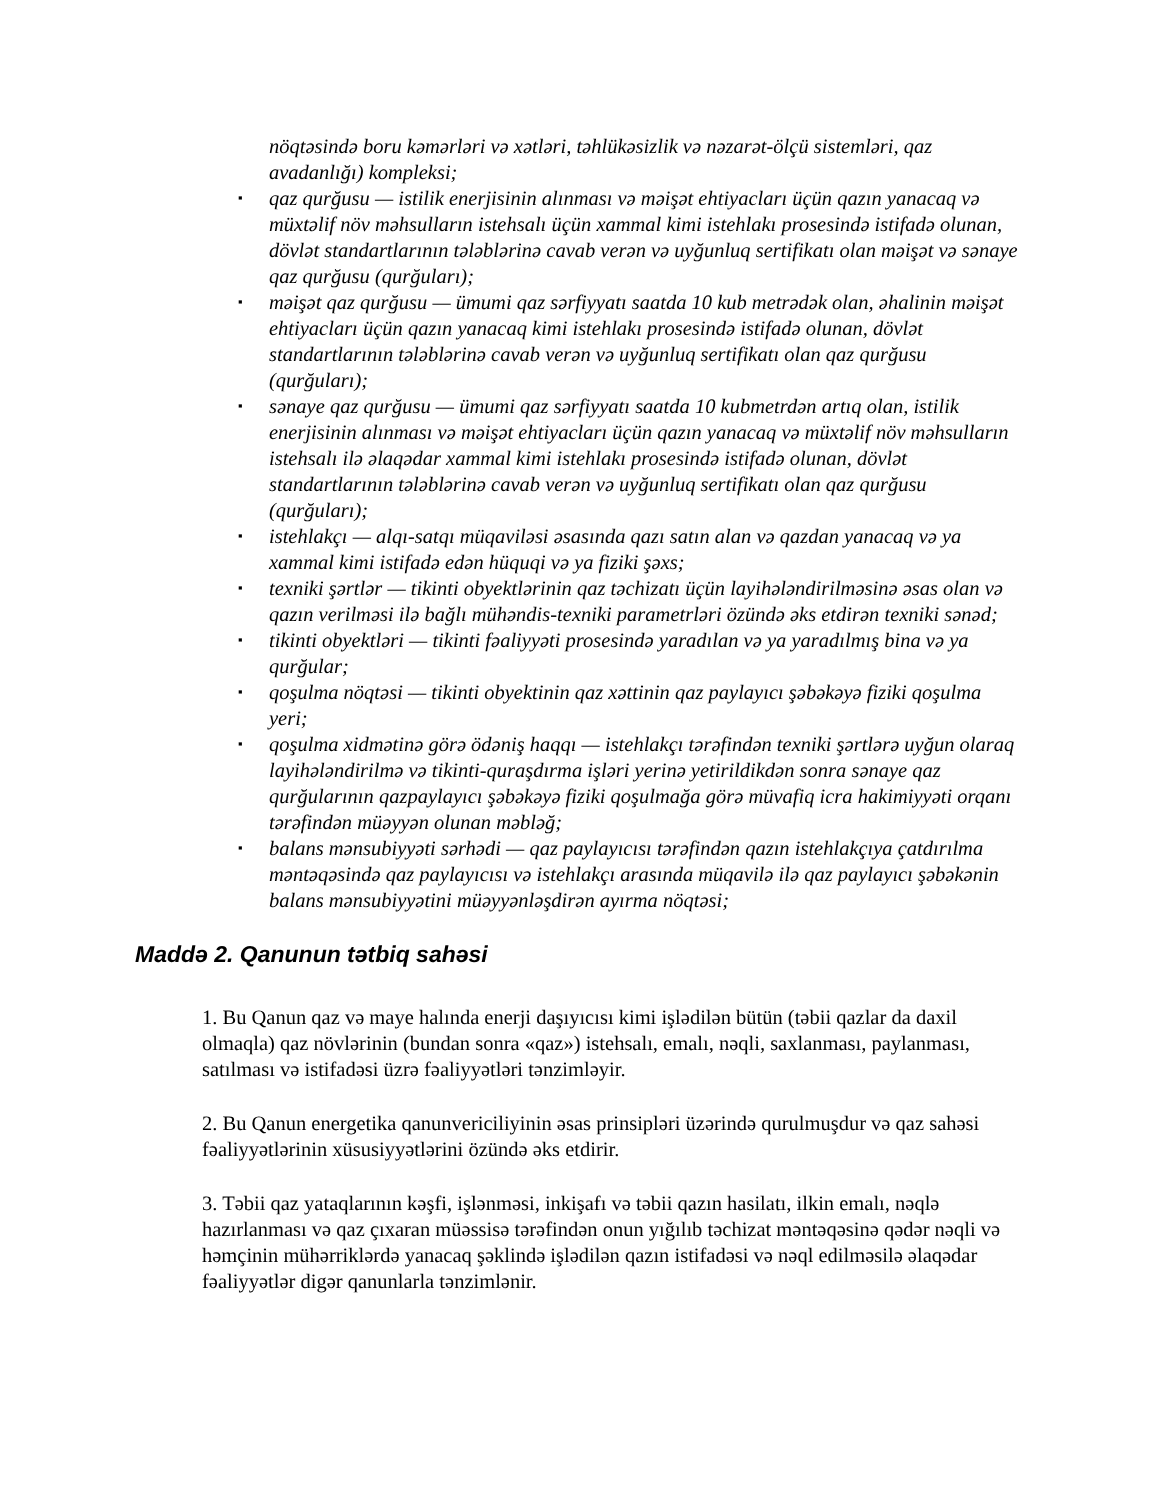nöqtəsində boru kəmərləri və xətləri, təhlükəsizlik və nəzarət-ölçü sistemləri, qaz avadanlığı) kompleksi;
▪
qaz qurğusu — istilik enerjisinin alınması və məişət ehtiyacları üçün qazın yanacaq və müxtəlif növ məhsulların istehsalı üçün xammal kimi istehlakı prosesində istifadə olunan, dövlət standartlarının tələblərinə cavab verən və uyğunluq sertifikatı olan məişət və sənaye qaz qurğusu (qurğuları);
▪
məişət qaz qurğusu — ümumi qaz sərfiyyatı saatda 10 kub metrədək olan, əhalinin məişət ehtiyacları üçün qazın yanacaq kimi istehlakı prosesində istifadə olunan, dövlət standartlarının tələblərinə cavab verən və uyğunluq sertifikatı olan qaz qurğusu (qurğuları);
▪
sənaye qaz qurğusu — ümumi qaz sərfiyyatı saatda 10 kubmetrdən artıq olan, istilik enerjisinin alınması və məişət ehtiyacları üçün qazın yanacaq və müxtəlif növ məhsulların istehsalı ilə əlaqədar xammal kimi istehlakı prosesində istifadə olunan, dövlət standartlarının tələblərinə cavab verən və uyğunluq sertifikatı olan qaz qurğusu (qurğuları);
▪
istehlakçı — alqı-satqı müqaviləsi əsasında qazı satın alan və qazdan yanacaq və ya xammal kimi istifadə edən hüquqi və ya fiziki şəxs;
▪
texniki şərtlər — tikinti obyektlərinin qaz təchizatı üçün layihələndirilməsinə əsas olan və qazın verilməsi ilə bağlı mühəndis-texniki parametrləri özündə əks etdirən texniki sənəd;
▪
tikinti obyektləri — tikinti fəaliyyəti prosesində yaradılan və ya yaradılmış bina və ya qurğular;
▪
qoşulma nöqtəsi — tikinti obyektinin qaz xəttinin qaz paylayıcı şəbəkəyə fiziki qoşulma yeri;
▪
qoşulma xidmətinə görə ödəniş haqqı — istehlakçı tərəfindən texniki şərtlərə uyğun olaraq layihələndirilmə və tikinti-quraşdırma işləri yerinə yetirildikdən sonra sənaye qaz qurğularının qazpaylayıcı şəbəkəyə fiziki qoşulmağa görə müvafiq icra hakimiyyəti orqanı tərəfindən müəyyən olunan məbləğ;
▪
balans mənsubiyyəti sərhədi — qaz paylayıcısı tərəfindən qazın istehlakçıya çatdırılma məntəqəsində qaz paylayıcısı və istehlakçı arasında müqavilə ilə qaz paylayıcı şəbəkənin balans mənsubiyyətini müəyyənləşdirən ayırma nöqtəsi;
Maddə 2. Qanunun tətbiq sahəsi
1. Bu Qanun qaz və maye halında enerji daşıyıcısı kimi işlədilən bütün (təbii qazlar da daxil olmaqla) qaz növlərinin (bundan sonra «qaz») istehsalı, emalı, nəqli, saxlanması, paylanması, satılması və istifadəsi üzrə fəaliyyətləri tənzimləyir.
2. Bu Qanun energetika qanunvericiliyinin əsas prinsipləri üzərində qurulmuşdur və qaz sahəsi fəaliyyətlərinin xüsusiyyətlərini özündə əks etdirir.
3. Təbii qaz yataqlarının kəşfi, işlənməsi, inkişafı və təbii qazın hasilatı, ilkin emalı, nəqlə hazırlanması və qaz çıxaran müəssisə tərəfindən onun yığılıb təchizat məntəqəsinə qədər nəqli və həmçinin mühərriklərdə yanacaq şəklində işlədilən qazın istifadəsi və nəql edilməsilə əlaqədar fəaliyyətlər digər qanunlarla tənzimlənir.